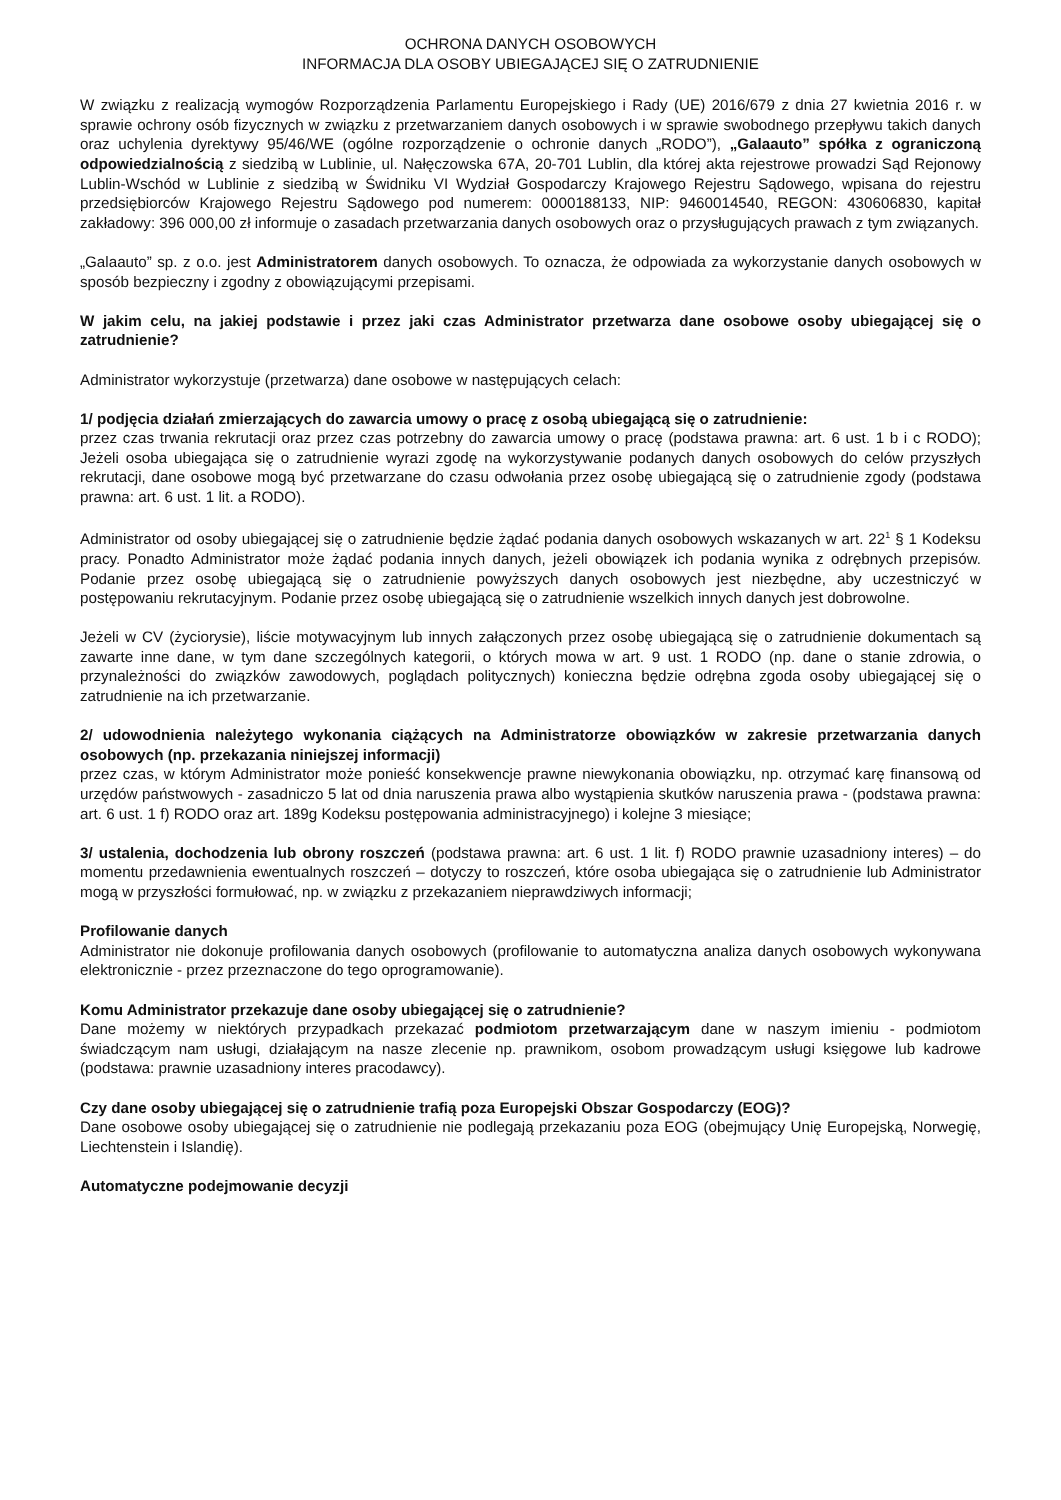OCHRONA DANYCH OSOBOWYCH
INFORMACJA DLA OSOBY UBIEGAJĄCEJ SIĘ O ZATRUDNIENIE
W związku z realizacją wymogów Rozporządzenia Parlamentu Europejskiego i Rady (UE) 2016/679 z dnia 27 kwietnia 2016 r. w sprawie ochrony osób fizycznych w związku z przetwarzaniem danych osobowych i w sprawie swobodnego przepływu takich danych oraz uchylenia dyrektywy 95/46/WE (ogólne rozporządzenie o ochronie danych „RODO”), „Galaauto” spółka z ograniczoną odpowiedzialnością z siedzibą w Lublinie, ul. Nałęczowska 67A, 20-701 Lublin, dla której akta rejestrowe prowadzi Sąd Rejonowy Lublin-Wschód w Lublinie z siedzibą w Świdniku VI Wydział Gospodarczy Krajowego Rejestru Sądowego, wpisana do rejestru przedsiębiorców Krajowego Rejestru Sądowego pod numerem: 0000188133, NIP: 9460014540, REGON: 430606830, kapitał zakładowy: 396 000,00 zł informuje o zasadach przetwarzania danych osobowych oraz o przysługujących prawach z tym związanych.
„Galaauto” sp. z o.o. jest Administratorem danych osobowych. To oznacza, że odpowiada za wykorzystanie danych osobowych w sposób bezpieczny i zgodny z obowiązującymi przepisami.
W jakim celu, na jakiej podstawie i przez jaki czas Administrator przetwarza dane osobowe osoby ubiegającej się o zatrudnienie?
Administrator wykorzystuje (przetwarza) dane osobowe w następujących celach:
1/ podjęcia działań zmierzających do zawarcia umowy o pracę z osobą ubiegającą się o zatrudnienie:
przez czas trwania rekrutacji oraz przez czas potrzebny do zawarcia umowy o pracę (podstawa prawna: art. 6 ust. 1 b i c RODO); Jeżeli osoba ubiegająca się o zatrudnienie wyrazi zgodę na wykorzystywanie podanych danych osobowych do celów przyszłych rekrutacji, dane osobowe mogą być przetwarzane do czasu odwołania przez osobę ubiegającą się o zatrudnienie zgody (podstawa prawna: art. 6 ust. 1 lit. a RODO).
Administrator od osoby ubiegającej się o zatrudnienie będzie żądać podania danych osobowych wskazanych w art. 22<sup>1</sup> § 1 Kodeksu pracy. Ponadto Administrator może żądać podania innych danych, jeżeli obowiązek ich podania wynika z odrębnych przepisów. Podanie przez osobę ubiegającą się o zatrudnienie powyższych danych osobowych jest niezbędne, aby uczestniczyć w postępowaniu rekrutacyjnym. Podanie przez osobę ubiegającą się o zatrudnienie wszelkich innych danych jest dobrowolne.
Jeżeli w CV (życiorysie), liście motywacyjnym lub innych załączonych przez osobę ubiegającą się o zatrudnienie dokumentach są zawarte inne dane, w tym dane szczególnych kategorii, o których mowa w art. 9 ust. 1 RODO (np. dane o stanie zdrowia, o przynależności do związków zawodowych, poglądach politycznych) konieczna będzie odrębna zgoda osoby ubiegającej się o zatrudnienie na ich przetwarzanie.
2/ udowodnienia należytego wykonania ciążących na Administratorze obowiązków w zakresie przetwarzania danych osobowych (np. przekazania niniejszej informacji)
przez czas, w którym Administrator może ponieść konsekwencje prawne niewykonania obowiązku, np. otrzymać karę finansową od urzędów państwowych - zasadniczo 5 lat od dnia naruszenia prawa albo wystąpienia skutków naruszenia prawa - (podstawa prawna: art. 6 ust. 1 f) RODO oraz art. 189g Kodeksu postępowania administracyjnego) i kolejne 3 miesiące;
3/ ustalenia, dochodzenia lub obrony roszczeń (podstawa prawna: art. 6 ust. 1 lit. f) RODO prawnie uzasadniony interes) – do momentu przedawnienia ewentualnych roszczeń – dotyczy to roszczeń, które osoba ubiegająca się o zatrudnienie lub Administrator mogą w przyszłości formułować, np. w związku z przekazaniem nieprawdziwych informacji;
Profilowanie danych
Administrator nie dokonuje profilowania danych osobowych (profilowanie to automatyczna analiza danych osobowych wykonywana elektronicznie - przez przeznaczone do tego oprogramowanie).
Komu Administrator przekazuje dane osoby ubiegającej się o zatrudnienie?
Dane możemy w niektórych przypadkach przekazać podmiotom przetwarzającym dane w naszym imieniu - podmiotom świadczącym nam usługi, działającym na nasze zlecenie np. prawnikom, osobom prowadzącym usługi księgowe lub kadrowe (podstawa: prawnie uzasadniony interes pracodawcy).
Czy dane osoby ubiegającej się o zatrudnienie trafią poza Europejski Obszar Gospodarczy (EOG)?
Dane osobowe osoby ubiegającej się o zatrudnienie nie podlegają przekazaniu poza EOG (obejmujący Unię Europejską, Norwegię, Liechtenstein i Islandię).
Automatyczne podejmowanie decyzji